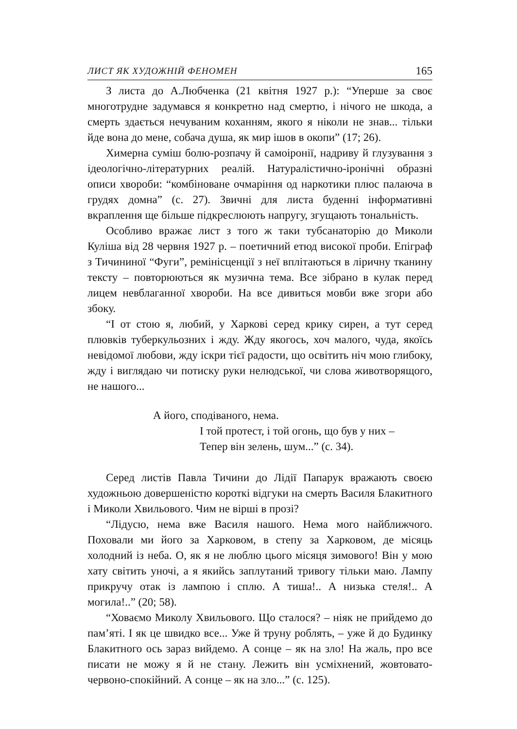ЛИСТ ЯК ХУДОЖНІЙ ФЕНОМЕН 165
З листа до А.Любченка (21 квітня 1927 р.): “Уперше за своє многотрудне задумався я конкретно над смертю, і нічого не шкода, а смерть здається нечуваним коханням, якого я ніколи не знав... тільки йде вона до мене, собача душа, як мир ішов в окопи” (17; 26).
Химерна суміш болю-розпачу й самоіронії, надриву й глузування з ідеологічно-літературних реалій. Натуралістично-іронічні образні описи хвороби: “комбіноване очмаріння од наркотики плюс палаюча в грудях домна” (с. 27). Звичні для листа буденні інформативні вкраплення ще більше підкреслюють напругу, згущають тональність.
Особливо вражає лист з того ж таки тубсанаторію до Миколи Куліша від 28 червня 1927 р. – поетичний етюд високої проби. Епіграф з Тичининої “Фуги”, ремінісценції з неї вплітаються в ліричну тканину тексту – повторюються як музична тема. Все зібрано в кулак перед лицем невблаганної хвороби. На все дивиться мовби вже згори або збоку.
“І от стою я, любий, у Харкові серед крику сирен, а тут серед плювків туберкульозних і жду. Жду якогось, хоч малого, чуда, якоїсь невідомої любови, жду іскри тієї радости, що освітить ніч мою глибоку, жду і виглядаю чи потиску руки нелюдської, чи слова животворящого, не нашого...
А його, сподіваного, нема.
І той протест, і той огонь, що був у них –
Тепер він зелень, шум...” (с. 34).
Серед листів Павла Тичини до Лідії Папарук вражають своєю художньою довершеністю короткі відгуки на смерть Василя Блакитного і Миколи Хвильового. Чим не вірші в прозі?
“Лідусю, нема вже Василя нашого. Нема мого найближчого. Поховали ми його за Харковом, в степу за Харковом, де місяць холодний із неба. О, як я не люблю цього місяця зимового! Він у мою хату світить уночі, а я якийсь заплутаний тривогу тільки маю. Лампу прикручу отак із лампою і сплю. А тиша!.. А низька стеля!.. А могила!..” (20; 58).
“Ховаємо Миколу Хвильового. Що сталося? – ніяк не прийдемо до пам’яті. І як це швидко все... Уже й труну роблять, – уже й до Будинку Блакитного ось зараз вийдемо. А сонце – як на зло! На жаль, про все писати не можу я й не стану. Лежить він усміхнений, жовтовато-червоно-спокійний. А сонце – як на зло...” (с. 125).